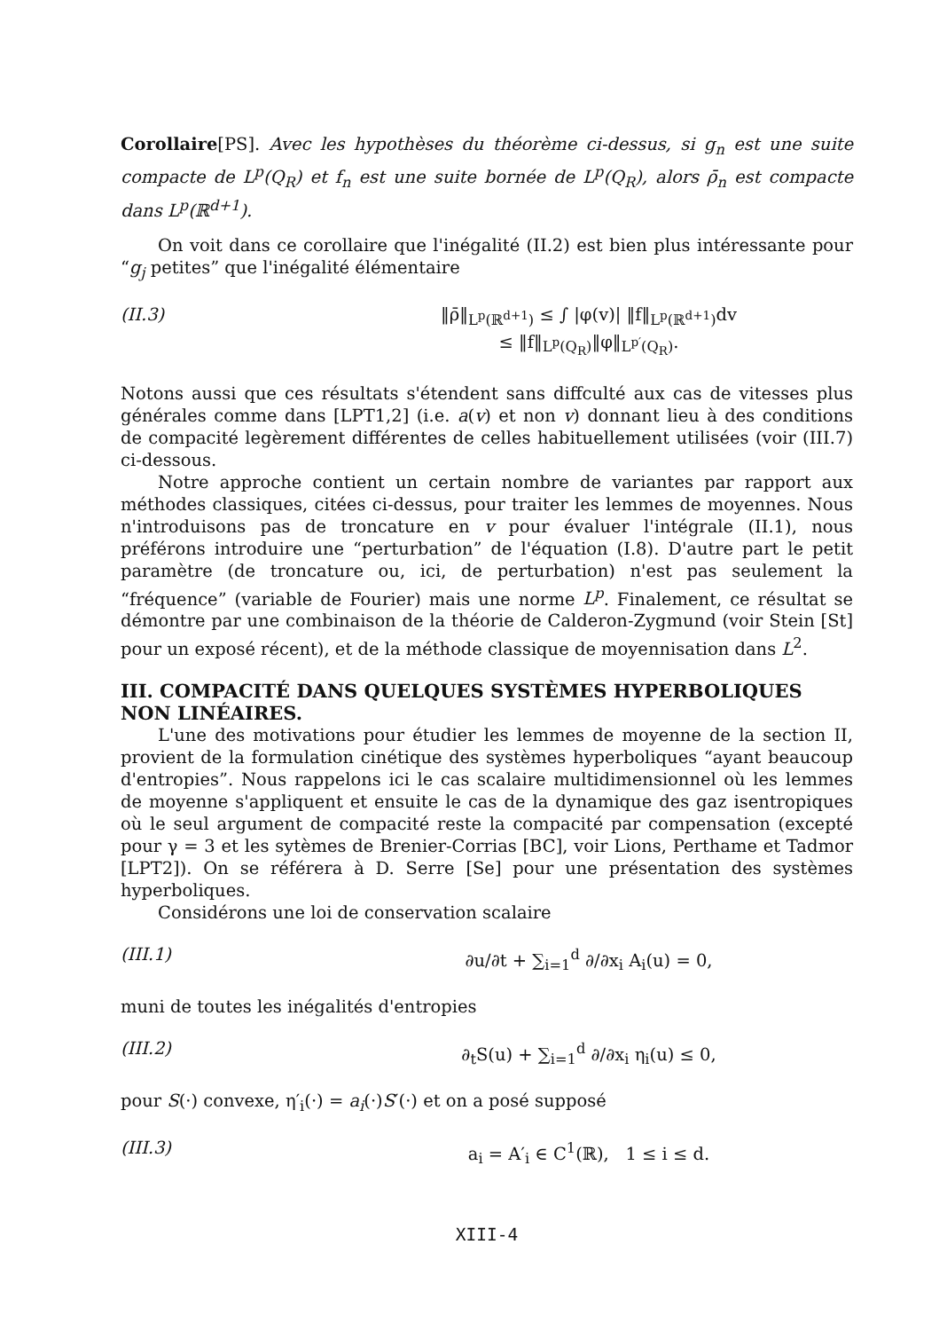Corollaire[PS]. Avec les hypothèses du théorème ci-dessus, si g<sub>n</sub> est une suite compacte de L<sup>p</sup>(Q<sub>R</sub>) et f<sub>n</sub> est une suite bornée de L<sup>p</sup>(Q<sub>R</sub>), alors ρ̄<sub>n</sub> est compacte dans L<sup>p</sup>(ℝ<sup>d+1</sup>).
On voit dans ce corollaire que l'inégalité (II.2) est bien plus intéressante pour “g<sub>j</sub> petites” que l'inégalité élémentaire
(II.3) ‖ρ̄‖<sub>L<sup>p</sup>(ℝ<sup>d+1</sup>)</sub> ≤ ∫ |φ(v)| ‖f‖<sub>L<sup>p</sup>(ℝ<sup>d+1</sup>)</sub>dv
≤ ‖f‖<sub>L<sup>p</sup>(Q<sub>R</sub>)</sub>‖φ‖<sub>L<sup>p′</sup>(Q<sub>R</sub>)</sub>.
Notons aussi que ces résultats s'étendent sans diffculté aux cas de vitesses plus générales comme dans [LPT1,2] (i.e. a(v) et non v) donnant lieu à des conditions de compacité legèrement différentes de celles habituellement utilisées (voir (III.7) ci-dessous.
Notre approche contient un certain nombre de variantes par rapport aux méthodes classiques, citées ci-dessus, pour traiter les lemmes de moyennes. Nous n'introduisons pas de troncature en v pour évaluer l'intégrale (II.1), nous préférons introduire une “perturbation” de l'équation (I.8). D'autre part le petit paramètre (de troncature ou, ici, de perturbation) n'est pas seulement la “fréquence” (variable de Fourier) mais une norme L<sup>p</sup>. Finalement, ce résultat se démontre par une combinaison de la théorie de Calderon-Zygmund (voir Stein [St] pour un exposé récent), et de la méthode classique de moyennisation dans L<sup>2</sup>.
III. COMPACITÉ DANS QUELQUES SYSTÈMES HYPERBOLIQUES NON LINÉAIRES.
L'une des motivations pour étudier les lemmes de moyenne de la section II, provient de la formulation cinétique des systèmes hyperboliques “ayant beaucoup d'entropies”. Nous rappelons ici le cas scalaire multidimensionnel où les lemmes de moyenne s'appliquent et ensuite le cas de la dynamique des gaz isentropiques où le seul argument de compacité reste la compacité par compensation (excepté pour γ = 3 et les sytèmes de Brenier-Corrias [BC], voir Lions, Perthame et Tadmor [LPT2]). On se référera à D. Serre [Se] pour une présentation des systèmes hyperboliques.
Considérons une loi de conservation scalaire
(III.1) ∂u/∂t + ∑<sub>i=1</sub><sup>d</sup> ∂/∂x<sub>i</sub> A<sub>i</sub>(u) = 0,
muni de toutes les inégalités d'entropies
(III.2) ∂<sub>t</sub>S(u) + ∑<sub>i=1</sub><sup>d</sup> ∂/∂x<sub>i</sub> η<sub>i</sub>(u) ≤ 0,
pour S(·) convexe, η′<sub>i</sub>(·) = a<sub>i</sub>(·)S′(·) et on a posé supposé
(III.3) a<sub>i</sub> = A′<sub>i</sub> ∈ C<sup>1</sup>(ℝ), 1 ≤ i ≤ d.
XIII-4